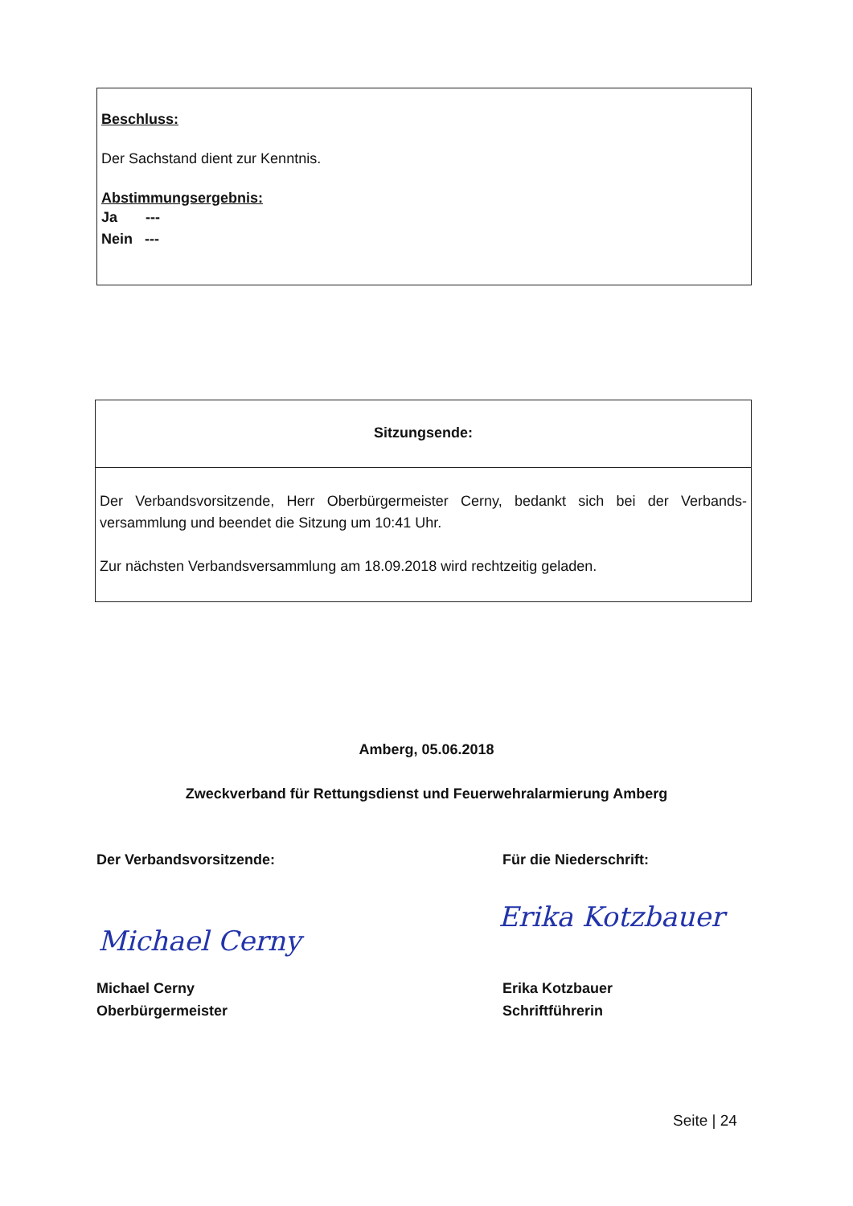Beschluss:
Der Sachstand dient zur Kenntnis.
Abstimmungsergebnis:
Ja ---
Nein ---
Sitzungsende:
Der Verbandsvorsitzende, Herr Oberbürgermeister Cerny, bedankt sich bei der Verbands-versammlung und beendet die Sitzung um 10:41 Uhr.
Zur nächsten Verbandsversammlung am 18.09.2018 wird rechtzeitig geladen.
Amberg, 05.06.2018
Zweckverband für Rettungsdienst und Feuerwehralarmierung Amberg
Der Verbandsvorsitzende: Für die Niederschrift:
Michael Cerny
Erika Kotzbauer
Michael Cerny
Oberbürgermeister
Erika Kotzbauer
Schriftführerin
Seite | 24